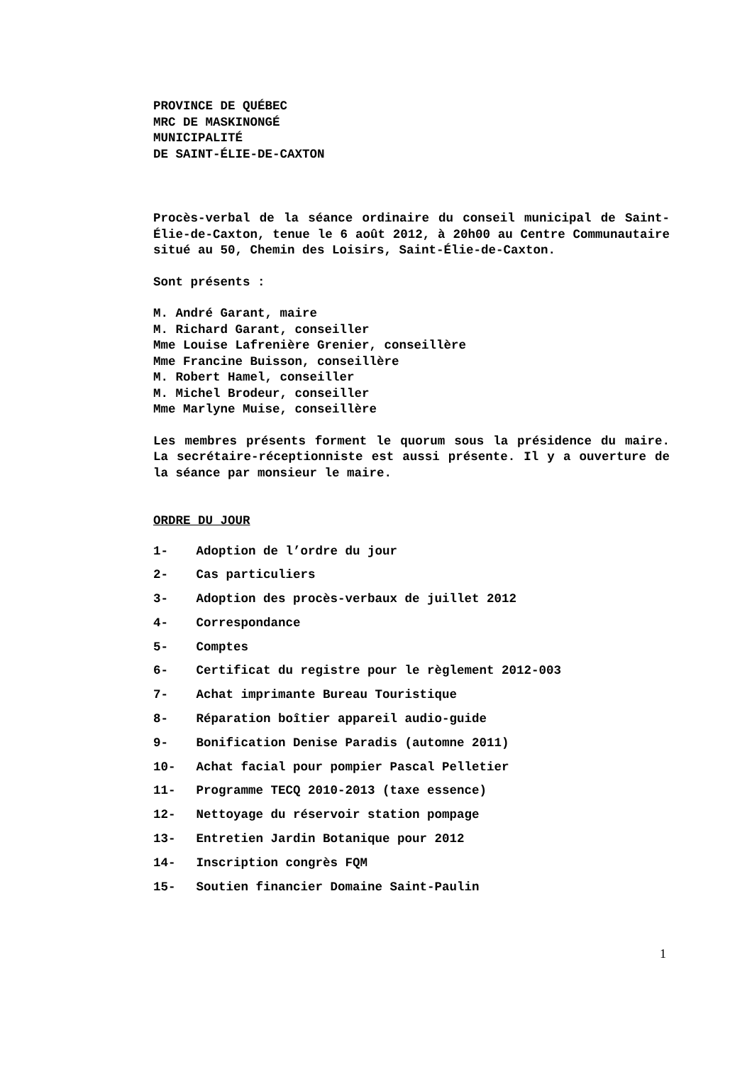PROVINCE DE QUÉBEC
MRC DE MASKINONGÉ
MUNICIPALITÉ
DE SAINT-ÉLIE-DE-CAXTON
Procès-verbal de la séance ordinaire du conseil municipal de Saint-Élie-de-Caxton, tenue le 6 août 2012, à 20h00 au Centre Communautaire situé au 50, Chemin des Loisirs, Saint-Élie-de-Caxton.
Sont présents :
M. André Garant, maire
M. Richard Garant, conseiller
Mme Louise Lafrenière Grenier, conseillère
Mme Francine Buisson, conseillère
M. Robert Hamel, conseiller
M. Michel Brodeur, conseiller
Mme Marlyne Muise, conseillère
Les membres présents forment le quorum sous la présidence du maire. La secrétaire-réceptionniste est aussi présente. Il y a ouverture de la séance par monsieur le maire.
ORDRE DU JOUR
1- Adoption de l’ordre du jour
2- Cas particuliers
3- Adoption des procès-verbaux de juillet 2012
4- Correspondance
5- Comptes
6- Certificat du registre pour le règlement 2012-003
7- Achat imprimante Bureau Touristique
8- Réparation boîtier appareil audio-guide
9- Bonification Denise Paradis (automne 2011)
10- Achat facial pour pompier Pascal Pelletier
11- Programme TECQ 2010-2013 (taxe essence)
12- Nettoyage du réservoir station pompage
13- Entretien Jardin Botanique pour 2012
14- Inscription congrès FQM
15- Soutien financier Domaine Saint-Paulin
1